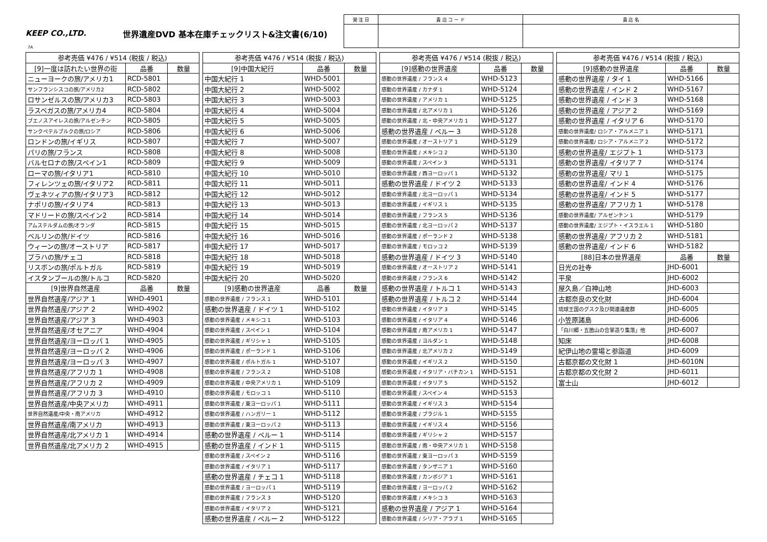KEEP CO.,LTD. 世界遺産DVD 基本在庫チェックリスト&注文書(6/10)
| 発 注 日 | 貴 店 コ ー ド | 貴 店 名 |
7A
| 参考売価 ¥476 / ¥514 (税抜 / 税込) | | |
| --- | --- | --- |
| [9]一度は訪れたい世界の街 | 品番 | 数量 |
| ニューヨークの旅/アメリカ1 | RCD-5801 | |
| サンフランシスコの旅/アメリカ2 | RCD-5802 | |
| ロサンゼルスの旅/アメリカ3 | RCD-5803 | |
| ラスベガスの旅/アメリカ4 | RCD-5804 | |
| ブエノスアイレスの旅/アルゼンチン | RCD-5805 | |
| サンクペテルブルクの旅/ロシア | RCD-5806 | |
| ロンドンの旅/イギリス | RCD-5807 | |
| パリの旅/フランス | RCD-5808 | |
| バルセロナの旅/スペイン1 | RCD-5809 | |
| ローマの旅/イタリア1 | RCD-5810 | |
| フィレンツェの旅/イタリア2 | RCD-5811 | |
| ヴェネツィアの旅/イタリア3 | RCD-5812 | |
| ナポリの旅/イタリア4 | RCD-5813 | |
| マドリードの旅/スペイン2 | RCD-5814 | |
| アムステルダムの旅/オランダ | RCD-5815 | |
| ベルリンの旅/ドイツ | RCD-5816 | |
| ウィーンの旅/オーストリア | RCD-5817 | |
| プラハの旅/チェコ | RCD-5818 | |
| リスボンの旅/ポルトガル | RCD-5819 | |
| イスタンブールの旅/トルコ | RCD-5820 | |
| [9]世界自然遺産 | 品番 | 数量 |
| 世界自然遺産/アジア 1 | WHD-4901 | |
| 世界自然遺産/アジア 2 | WHD-4902 | |
| 世界自然遺産/アジア 3 | WHD-4903 | |
| 世界自然遺産/オセアニア | WHD-4904 | |
| 世界自然遺産/ヨーロッパ 1 | WHD-4905 | |
| 世界自然遺産/ヨーロッパ 2 | WHD-4906 | |
| 世界自然遺産/ヨーロッパ 3 | WHD-4907 | |
| 世界自然遺産/アフリカ 1 | WHD-4908 | |
| 世界自然遺産/アフリカ 2 | WHD-4909 | |
| 世界自然遺産/アフリカ 3 | WHD-4910 | |
| 世界自然遺産/中央アメリカ | WHD-4911 | |
| 世界自然遺産/中央・南アメリカ | WHD-4912 | |
| 世界自然遺産/南アメリカ | WHD-4913 | |
| 世界自然遺産/北アメリカ 1 | WHD-4914 | |
| 世界自然遺産/北アメリカ 2 | WHD-4915 | |
| 参考売価 ¥476 / ¥514 (税抜 / 税込) | | |
| --- | --- | --- |
| [9]中国大紀行 | 品番 | 数量 |
| 中国大紀行 1 | WHD-5001 | |
| 中国大紀行 2 | WHD-5002 | |
| 中国大紀行 3 | WHD-5003 | |
| 中国大紀行 4 | WHD-5004 | |
| 中国大紀行 5 | WHD-5005 | |
| 中国大紀行 6 | WHD-5006 | |
| 中国大紀行 7 | WHD-5007 | |
| 中国大紀行 8 | WHD-5008 | |
| 中国大紀行 9 | WHD-5009 | |
| 中国大紀行 10 | WHD-5010 | |
| 中国大紀行 11 | WHD-5011 | |
| 中国大紀行 12 | WHD-5012 | |
| 中国大紀行 13 | WHD-5013 | |
| 中国大紀行 14 | WHD-5014 | |
| 中国大紀行 15 | WHD-5015 | |
| 中国大紀行 16 | WHD-5016 | |
| 中国大紀行 17 | WHD-5017 | |
| 中国大紀行 18 | WHD-5018 | |
| 中国大紀行 19 | WHD-5019 | |
| 中国大紀行 20 | WHD-5020 | |
| [9]感動の世界遺産 | 品番 | 数量 |
| 感動の世界遺産 / フランス 1 | WHD-5101 | |
| 感動の世界遺産 / ドイツ 1 | WHD-5102 | |
| 感動の世界遺産 / メキシコ 1 | WHD-5103 | |
| 感動の世界遺産 / スペイン 1 | WHD-5104 | |
| 感動の世界遺産 / ギリシャ 1 | WHD-5105 | |
| 感動の世界遺産 / ポーランド 1 | WHD-5106 | |
| 感動の世界遺産 / ポルトガル 1 | WHD-5107 | |
| 感動の世界遺産 / フランス 2 | WHD-5108 | |
| 感動の世界遺産 / 中央アメリカ 1 | WHD-5109 | |
| 感動の世界遺産 / モロッコ 1 | WHD-5110 | |
| 感動の世界遺産 / 東ヨーロッパ 1 | WHD-5111 | |
| 感動の世界遺産 / ハンガリー 1 | WHD-5112 | |
| 感動の世界遺産 / 東ヨーロッパ 2 | WHD-5113 | |
| 感動の世界遺産 / ペルー 1 | WHD-5114 | |
| 感動の世界遺産 / インド 1 | WHD-5115 | |
| 感動の世界遺産 / スペイン 2 | WHD-5116 | |
| 感動の世界遺産 / イタリア 1 | WHD-5117 | |
| 感動の世界遺産 / チェコ 1 | WHD-5118 | |
| 感動の世界遺産 / ヨーロッパ 1 | WHD-5119 | |
| 感動の世界遺産 / フランス 3 | WHD-5120 | |
| 感動の世界遺産 / イタリア 2 | WHD-5121 | |
| 感動の世界遺産 / ペルー 2 | WHD-5122 | |
| 参考売価 ¥476 / ¥514 (税抜 / 税込) | | |
| --- | --- | --- |
| [9]感動の世界遺産 | 品番 | 数量 |
| 感動の世界遺産 / フランス 4 | WHD-5123 | |
| 感動の世界遺産 / カナダ 1 | WHD-5124 | |
| 感動の世界遺産 / アメリカ 1 | WHD-5125 | |
| 感動の世界遺産 / 北アメリカ 1 | WHD-5126 | |
| 感動の世界遺産 / 北・中央アメリカ 1 | WHD-5127 | |
| 感動の世界遺産 / ペルー 3 | WHD-5128 | |
| 感動の世界遺産 / オーストリア 1 | WHD-5129 | |
| 感動の世界遺産 / メキシコ 2 | WHD-5130 | |
| 感動の世界遺産 / スペイン 3 | WHD-5131 | |
| 感動の世界遺産 / 西ヨーロッパ 1 | WHD-5132 | |
| 感動の世界遺産 / ドイツ 2 | WHD-5133 | |
| 感動の世界遺産 / 北ヨーロッパ 1 | WHD-5134 | |
| 感動の世界遺産 / イギリス 1 | WHD-5135 | |
| 感動の世界遺産 / フランス 5 | WHD-5136 | |
| 感動の世界遺産 / 北ヨーロッパ 2 | WHD-5137 | |
| 感動の世界遺産 / ポーランド 2 | WHD-5138 | |
| 感動の世界遺産 / モロッコ 2 | WHD-5139 | |
| 感動の世界遺産 / ドイツ 3 | WHD-5140 | |
| 感動の世界遺産 / オーストリア 2 | WHD-5141 | |
| 感動の世界遺産 / フランス 6 | WHD-5142 | |
| 感動の世界遺産 / トルコ 1 | WHD-5143 | |
| 感動の世界遺産 / トルコ 2 | WHD-5144 | |
| 感動の世界遺産 / イタリア 3 | WHD-5145 | |
| 感動の世界遺産 / イタリア 4 | WHD-5146 | |
| 感動の世界遺産 / 南アメリカ 1 | WHD-5147 | |
| 感動の世界遺産 / ヨルダン 1 | WHD-5148 | |
| 感動の世界遺産 / 北アメリカ 2 | WHD-5149 | |
| 感動の世界遺産 / イギリス 2 | WHD-5150 | |
| 感動の世界遺産 / イタリア・バチカン 1 | WHD-5151 | |
| 感動の世界遺産 / イタリア 5 | WHD-5152 | |
| 感動の世界遺産 / スペイン 4 | WHD-5153 | |
| 感動の世界遺産 / イギリス 3 | WHD-5154 | |
| 感動の世界遺産 / ブラジル 1 | WHD-5155 | |
| 感動の世界遺産 / イギリス 4 | WHD-5156 | |
| 感動の世界遺産 / ギリシャ 2 | WHD-5157 | |
| 感動の世界遺産 / 南・中央アメリカ 1 | WHD-5158 | |
| 感動の世界遺産 / 東ヨーロッパ 3 | WHD-5159 | |
| 感動の世界遺産 / タンザニア 1 | WHD-5160 | |
| 感動の世界遺産 / カンボジア 1 | WHD-5161 | |
| 感動の世界遺産 / ヨーロッパ 2 | WHD-5162 | |
| 感動の世界遺産 / メキシコ 3 | WHD-5163 | |
| 感動の世界遺産 / アジア 1 | WHD-5164 | |
| 感動の世界遺産 / シリア・アラブ 1 | WHD-5165 | |
| 参考売価 ¥476 / ¥514 (税抜 / 税込) | | |
| --- | --- | --- |
| [9]感動の世界遺産 | 品番 | 数量 |
| 感動の世界遺産 / タイ 1 | WHD-5166 | |
| 感動の世界遺産 / インド 2 | WHD-5167 | |
| 感動の世界遺産 / インド 3 | WHD-5168 | |
| 感動の世界遺産 / アジア 2 | WHD-5169 | |
| 感動の世界遺産 / イタリア 6 | WHD-5170 | |
| 感動の世界遺産/ ロシア・アルメニア 1 | WHD-5171 | |
| 感動の世界遺産/ ロシア・アルメニア 2 | WHD-5172 | |
| 感動の世界遺産/ エジプト 1 | WHD-5173 | |
| 感動の世界遺産/ イタリア 7 | WHD-5174 | |
| 感動の世界遺産/ マリ 1 | WHD-5175 | |
| 感動の世界遺産/ インド 4 | WHD-5176 | |
| 感動の世界遺産/ インド 5 | WHD-5177 | |
| 感動の世界遺産/ アフリカ 1 | WHD-5178 | |
| 感動の世界遺産/ アルゼンチン 1 | WHD-5179 | |
| 感動の世界遺産/ エジプト・イスラエル 1 | WHD-5180 | |
| 感動の世界遺産/ アフリカ 2 | WHD-5181 | |
| 感動の世界遺産/ インド 6 | WHD-5182 | |
| [88]日本の世界遺産 | 品番 | 数量 |
| 日光の社寺 | JHD-6001 | |
| 平泉 | JHD-6002 | |
| 屋久島／白神山地 | JHD-6003 | |
| 古都奈良の文化財 | JHD-6004 | |
| 琉球王国のグスク及び関連遺産群 | JHD-6005 | |
| 小笠原諸島 | JHD-6006 | |
| 「白川郷・五箇山の合掌造り集落」他 | JHD-6007 | |
| 知床 | JHD-6008 | |
| 紀伊山地の霊場と参詣道 | JHD-6009 | |
| 古都京都の文化財 1 | JHD-6010N | |
| 古都京都の文化財 2 | JHD-6011 | |
| 富士山 | JHD-6012 | |